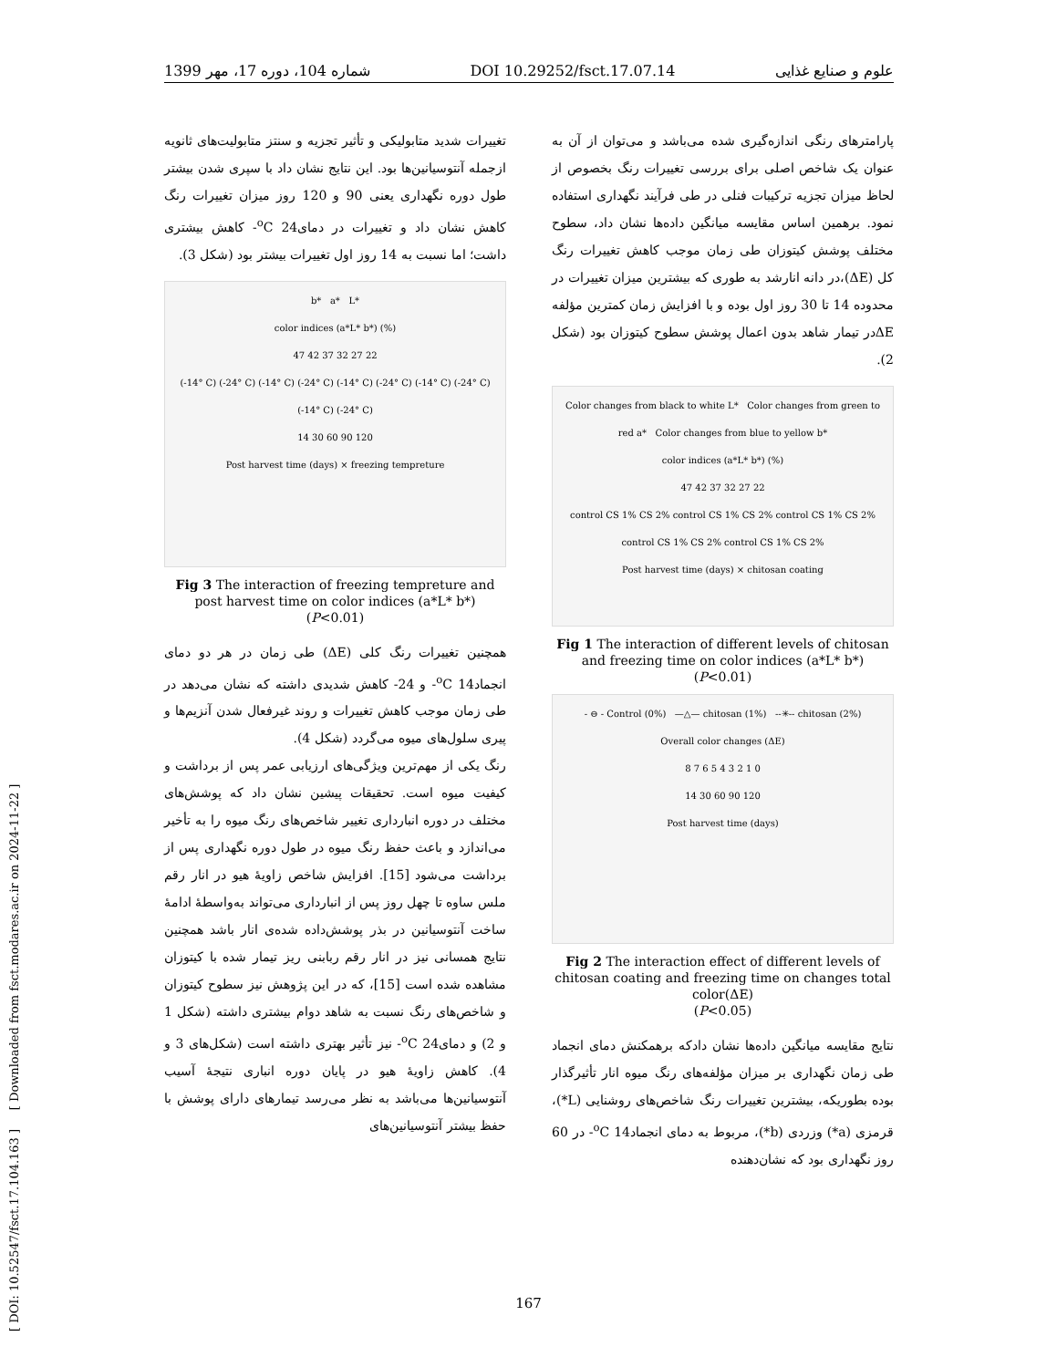1399 شماره 104، دوره 17، مهر DOI 10.29252/fsct.17.07.14 علوم و صنایع غذایی
[ DOI: 10.52547/fsct.17.104.163 ] [ Downloaded from fsct.modares.ac.ir on 2024-11-22 ]
پارامترهای رنگی اندازه‌گیری شده می‌باشد و می‌توان از آن به عنوان یک شاخص اصلی برای بررسی تغییرات رنگ بخصوص از لحاظ میزان تجزیه ترکیبات فنلی در طی فرآیند نگهداری استفاده نمود. برهمین اساس مقایسه میانگین داده‌ها نشان داد، سطوح مختلف پوشش کیتوزان طی زمان موجب کاهش تغییرات رنگ کل (ΔE)،در دانه انارشد به طوری که بیشترین میزان تغییرات در محدوده 14 تا 30 روز اول بوده و با افزایش زمان کمترین مؤلفه ΔEدر تیمار شاهد بدون اعمال پوشش سطوح کیتوزان بود (شکل 2).
Color changes from black to white L* Color changes from green to red a* Color changes from blue to yellow b*
color indices (a*L* b*) (%)
47 42 37 32 27 22
control CS 1% CS 2% control CS 1% CS 2% control CS 1% CS 2% control CS 1% CS 2% control CS 1% CS 2%
Post harvest time (days) × chitosan coating
Fig 1 The interaction of different levels of chitosan and freezing time on color indices (a*L* b*) (P<0.01)
- ⊖ - Control (0%) —△— chitosan (1%) --✳-- chitosan (2%)
Overall color changes (ΔE)
8 7 6 5 4 3 2 1 0
14 30 60 90 120
Post harvest time (days)
Fig 2 The interaction effect of different levels of chitosan coating and freezing time on changes total color(ΔE)
(P<0.05)
نتایج مقایسه میانگین داده‌ها نشان دادکه برهمکنش دمای انجماد طی زمان نگهداری بر میزان مؤلفه‌های رنگ میوه انار تأثیرگذار بوده بطوریکه، بیشترین تغییرات رنگ شاخص‌های روشنایی (L*)، قرمزی (a*) وزردی (b*)، مربوط به دمای انجماد<sup>o</sup>C 14- در 60 روز نگهداری بود که نشان‌دهنده
تغییرات شدید متابولیکی و تأثیر تجزیه و سنتز متابولیت‌های ثانویه ازجمله آنتوسیانین‌ها بود. این نتایج نشان داد با سپری شدن بیشتر طول دوره نگهداری یعنی 90 و 120 روز میزان تغییرات رنگ کاهش نشان داد و تغییرات در دمای<sup>o</sup>C 24- کاهش بیشتری داشت؛ اما نسبت به 14 روز اول تغییرات بیشتر بود (شکل 3).
b* a* L*
color indices (a*L* b*) (%)
47 42 37 32 27 22
(-14° C) (-24° C) (-14° C) (-24° C) (-14° C) (-24° C) (-14° C) (-24° C) (-14° C) (-24° C)
14 30 60 90 120
Post harvest time (days) × freezing tempreture
Fig 3 The interaction of freezing tempreture and post harvest time on color indices (a*L* b*)
(P<0.01)
همچنین تغییرات رنگ کلی (ΔE) طی زمان در هر دو دمای انجماد<sup>o</sup>C 14- و 24- کاهش شدیدی داشته که نشان می‌دهد در طی زمان موجب کاهش تغییرات و روند غیرفعال شدن آنزیم‌ها و پیری سلول‌های میوه می‌گردد (شکل 4).
رنگ یکی از مهم‌ترین ویژگی‌های ارزیابی عمر پس از برداشت و کیفیت میوه است. تحقیقات پیشین نشان داد که پوشش‌های مختلف در دوره انبارداری تغییر شاخص‌های رنگ میوه را به تأخیر می‌اندازد و باعث حفظ رنگ میوه در طول دوره نگهداری پس از برداشت می‌شود [15]. افزایش شاخص زاویهٔ هیو در انار رقم ملس ساوه تا چهل روز پس از انبارداری می‌تواند به‌واسطهٔ ادامهٔ ساخت آنتوسیانین در بذر پوشش‌داده شده‌ی انار باشد همچنین نتایج همسانی نیز در انار رقم ربابنی ریز تیمار شده با کیتوزان مشاهده شده است [15]، که در این پژوهش نیز سطوح کیتوزان و شاخص‌های رنگ نسبت به شاهد دوام بیشتری داشته (شکل 1 و 2) و دمای<sup>o</sup>C 24- نیز تأثیر بهتری داشته است (شکل‌های 3 و 4). کاهش زاویهٔ هیو در پایان دوره انباری نتیجهٔ آسیب آنتوسیانین‌ها می‌باشد به نظر می‌رسد تیمارهای دارای پوشش با حفظ بیشتر آنتوسیانین‌های
167